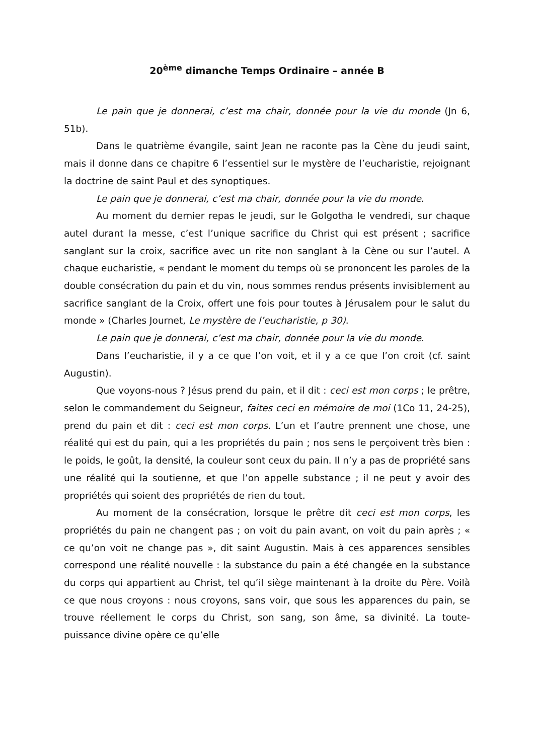20<sup>ème</sup> dimanche Temps Ordinaire – année B
Le pain que je donnerai, c’est ma chair, donnée pour la vie du monde (Jn 6, 51b).
Dans le quatrième évangile, saint Jean ne raconte pas la Cène du jeudi saint, mais il donne dans ce chapitre 6 l’essentiel sur le mystère de l’eucharistie, rejoignant la doctrine de saint Paul et des synoptiques.
Le pain que je donnerai, c’est ma chair, donnée pour la vie du monde.
Au moment du dernier repas le jeudi, sur le Golgotha le vendredi, sur chaque autel durant la messe, c’est l’unique sacrifice du Christ qui est présent ; sacrifice sanglant sur la croix, sacrifice avec un rite non sanglant à la Cène ou sur l’autel. A chaque eucharistie, « pendant le moment du temps où se prononcent les paroles de la double consécration du pain et du vin, nous sommes rendus présents invisiblement au sacrifice sanglant de la Croix, offert une fois pour toutes à Jérusalem pour le salut du monde » (Charles Journet, Le mystère de l’eucharistie, p 30).
Le pain que je donnerai, c’est ma chair, donnée pour la vie du monde.
Dans l’eucharistie, il y a ce que l’on voit, et il y a ce que l’on croit (cf. saint Augustin).
Que voyons-nous ? Jésus prend du pain, et il dit : ceci est mon corps ; le prêtre, selon le commandement du Seigneur, faites ceci en mémoire de moi (1Co 11, 24-25), prend du pain et dit : ceci est mon corps. L’un et l’autre prennent une chose, une réalité qui est du pain, qui a les propriétés du pain ; nos sens le perçoivent très bien : le poids, le goût, la densité, la couleur sont ceux du pain. Il n’y a pas de propriété sans une réalité qui la soutienne, et que l’on appelle substance ; il ne peut y avoir des propriétés qui soient des propriétés de rien du tout.
Au moment de la consécration, lorsque le prêtre dit ceci est mon corps, les propriétés du pain ne changent pas ; on voit du pain avant, on voit du pain après ; « ce qu’on voit ne change pas », dit saint Augustin. Mais à ces apparences sensibles correspond une réalité nouvelle : la substance du pain a été changée en la substance du corps qui appartient au Christ, tel qu’il siège maintenant à la droite du Père. Voilà ce que nous croyons : nous croyons, sans voir, que sous les apparences du pain, se trouve réellement le corps du Christ, son sang, son âme, sa divinité. La toute-puissance divine opère ce qu’elle